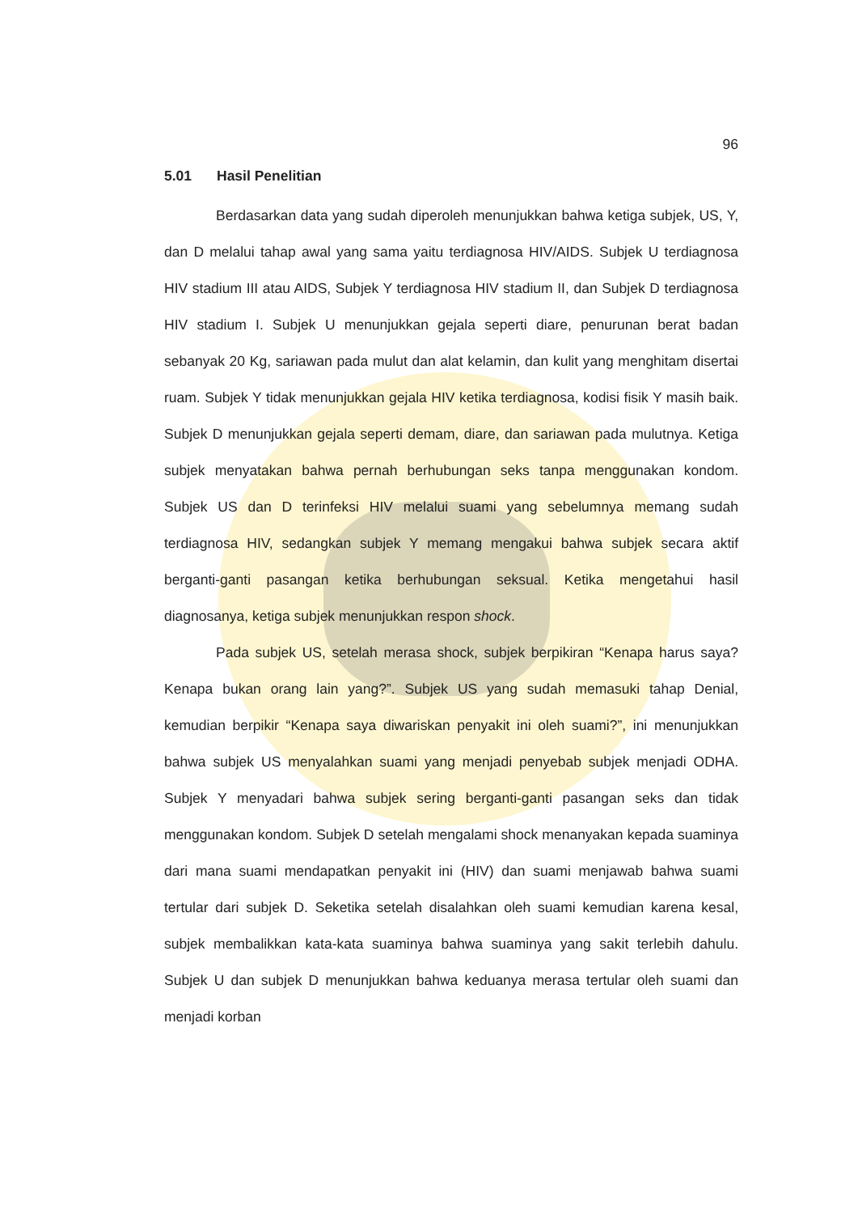96
5.01 Hasil Penelitian
Berdasarkan data yang sudah diperoleh menunjukkan bahwa ketiga subjek, US, Y, dan D melalui tahap awal yang sama yaitu terdiagnosa HIV/AIDS. Subjek U terdiagnosa HIV stadium III atau AIDS, Subjek Y terdiagnosa HIV stadium II, dan Subjek D terdiagnosa HIV stadium I. Subjek U menunjukkan gejala seperti diare, penurunan berat badan sebanyak 20 Kg, sariawan pada mulut dan alat kelamin, dan kulit yang menghitam disertai ruam. Subjek Y tidak menunjukkan gejala HIV ketika terdiagnosa, kodisi fisik Y masih baik. Subjek D menunjukkan gejala seperti demam, diare, dan sariawan pada mulutnya. Ketiga subjek menyatakan bahwa pernah berhubungan seks tanpa menggunakan kondom. Subjek US dan D terinfeksi HIV melalui suami yang sebelumnya memang sudah terdiagnosa HIV, sedangkan subjek Y memang mengakui bahwa subjek secara aktif berganti-ganti pasangan ketika berhubungan seksual. Ketika mengetahui hasil diagnosanya, ketiga subjek menunjukkan respon shock.
Pada subjek US, setelah merasa shock, subjek berpikiran “Kenapa harus saya? Kenapa bukan orang lain yang?”. Subjek US yang sudah memasuki tahap Denial, kemudian berpikir “Kenapa saya diwariskan penyakit ini oleh suami?”, ini menunjukkan bahwa subjek US menyalahkan suami yang menjadi penyebab subjek menjadi ODHA. Subjek Y menyadari bahwa subjek sering berganti-ganti pasangan seks dan tidak menggunakan kondom. Subjek D setelah mengalami shock menanyakan kepada suaminya dari mana suami mendapatkan penyakit ini (HIV) dan suami menjawab bahwa suami tertular dari subjek D. Seketika setelah disalahkan oleh suami kemudian karena kesal, subjek membalikkan kata-kata suaminya bahwa suaminya yang sakit terlebih dahulu. Subjek U dan subjek D menunjukkan bahwa keduanya merasa tertular oleh suami dan menjadi korban